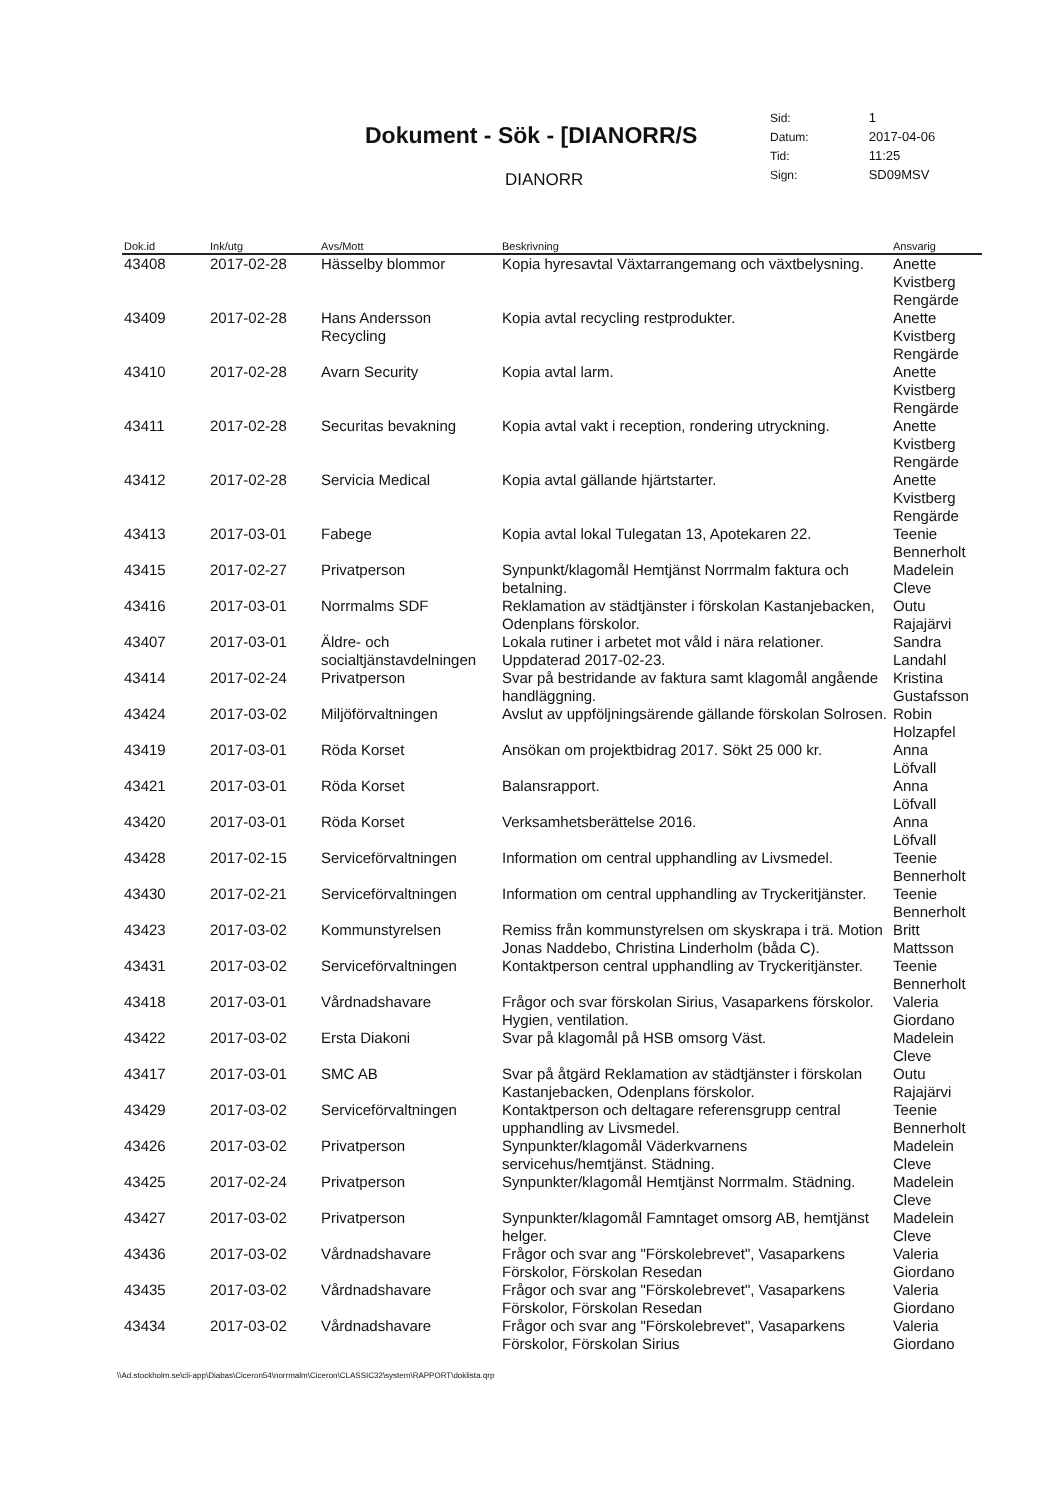Dokument - Sök - [DIANORR/S
DIANORR
| Sid: | 1 |
| Datum: | 2017-04-06 |
| Tid: | 11:25 |
| Sign: | SD09MSV |
| Dok.id | Ink/utg | Avs/Mott | Beskrivning | Ansvarig |
| --- | --- | --- | --- | --- |
| 43408 | 2017-02-28 | Hässelby blommor | Kopia hyresavtal Växtarrangemang och växtbelysning. | Anette Kvistberg Rengärde |
| 43409 | 2017-02-28 | Hans Andersson Recycling | Kopia avtal recycling restprodukter. | Anette Kvistberg Rengärde |
| 43410 | 2017-02-28 | Avarn Security | Kopia avtal larm. | Anette Kvistberg Rengärde |
| 43411 | 2017-02-28 | Securitas bevakning | Kopia avtal vakt i reception, rondering utryckning. | Anette Kvistberg Rengärde |
| 43412 | 2017-02-28 | Servicia Medical | Kopia avtal gällande hjärtstarter. | Anette Kvistberg Rengärde |
| 43413 | 2017-03-01 | Fabege | Kopia avtal lokal Tulegatan 13, Apotekaren 22. | Teenie Bennerholt |
| 43415 | 2017-02-27 | Privatperson | Synpunkt/klagomål Hemtjänst Norrmalm faktura och betalning. | Madelein Cleve |
| 43416 | 2017-03-01 | Norrmalms SDF | Reklamation av städtjänster i förskolan Kastanjebacken, Odenplans förskolor. | Outu Rajajärvi |
| 43407 | 2017-03-01 | Äldre- och socialtjänstavdelningen | Lokala rutiner i arbetet mot våld i nära relationer. Uppdaterad 2017-02-23. | Sandra Landahl |
| 43414 | 2017-02-24 | Privatperson | Svar på bestridande av faktura samt klagomål angående handläggning. | Kristina Gustafsson |
| 43424 | 2017-03-02 | Miljöförvaltningen | Avslut av uppföljningsärende gällande förskolan Solrosen. | Robin Holzapfel |
| 43419 | 2017-03-01 | Röda Korset | Ansökan om projektbidrag 2017. Sökt 25 000 kr. | Anna Löfvall |
| 43421 | 2017-03-01 | Röda Korset | Balansrapport. | Anna Löfvall |
| 43420 | 2017-03-01 | Röda Korset | Verksamhetsberättelse 2016. | Anna Löfvall |
| 43428 | 2017-02-15 | Serviceförvaltningen | Information om central upphandling av Livsmedel. | Teenie Bennerholt |
| 43430 | 2017-02-21 | Serviceförvaltningen | Information om central upphandling av Tryckeritjänster. | Teenie Bennerholt |
| 43423 | 2017-03-02 | Kommunstyrelsen | Remiss från kommunstyrelsen om skyskrapa i trä. Motion Jonas Naddebo, Christina Linderholm (båda C). | Britt Mattsson |
| 43431 | 2017-03-02 | Serviceförvaltningen | Kontaktperson central upphandling av Tryckeritjänster. | Teenie Bennerholt |
| 43418 | 2017-03-01 | Vårdnadshavare | Frågor och svar förskolan Sirius, Vasaparkens förskolor. Hygien, ventilation. | Valeria Giordano |
| 43422 | 2017-03-02 | Ersta Diakoni | Svar på klagomål på HSB omsorg Väst. | Madelein Cleve |
| 43417 | 2017-03-01 | SMC AB | Svar på åtgärd Reklamation av städtjänster i förskolan Kastanjebacken, Odenplans förskolor. | Outu Rajajärvi |
| 43429 | 2017-03-02 | Serviceförvaltningen | Kontaktperson och deltagare referensgrupp central upphandling av Livsmedel. | Teenie Bennerholt |
| 43426 | 2017-03-02 | Privatperson | Synpunkter/klagomål Väderkvarnens servicehus/hemtjänst. Städning. | Madelein Cleve |
| 43425 | 2017-02-24 | Privatperson | Synpunkter/klagomål Hemtjänst Norrmalm. Städning. | Madelein Cleve |
| 43427 | 2017-03-02 | Privatperson | Synpunkter/klagomål Famntaget omsorg AB, hemtjänst helger. | Madelein Cleve |
| 43436 | 2017-03-02 | Vårdnadshavare | Frågor och svar ang "Förskolebrevet", Vasaparkens Förskolor, Förskolan Resedan | Valeria Giordano |
| 43435 | 2017-03-02 | Vårdnadshavare | Frågor och svar ang "Förskolebrevet", Vasaparkens Förskolor, Förskolan Resedan | Valeria Giordano |
| 43434 | 2017-03-02 | Vårdnadshavare | Frågor och svar ang "Förskolebrevet", Vasaparkens Förskolor, Förskolan Sirius | Valeria Giordano |
\\Ad.stockholm.se\cli-app\Diabas\Ciceron54\norrmalm\Ciceron\CLASSIC32\system\RAPPORT\doklista.qrp